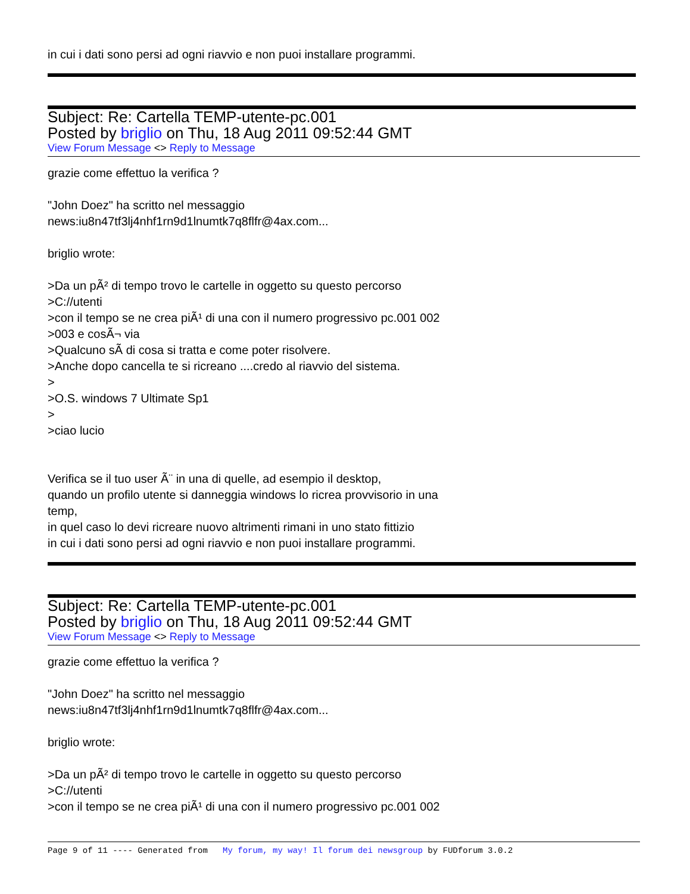in cui i dati sono persi ad ogni riavvio e non puoi installare programmi.
Subject: Re: Cartella TEMP-utente-pc.001
Posted by briglio on Thu, 18 Aug 2011 09:52:44 GMT
View Forum Message <> Reply to Message
grazie come effettuo la verifica ?
"John Doez" ha scritto nel messaggio
news:iu8n47tf3lj4nhf1rn9d1lnumtk7q8flfr@4ax.com...
briglio wrote:
>Da un pÃ² di tempo trovo le cartelle in oggetto su questo percorso
>C://utenti
>con il tempo se ne crea piÃ¹ di una con il numero progressivo pc.001 002
>003 e cosÃ¬ via
>Qualcuno sÃ di cosa si tratta e come poter risolvere.
>Anche dopo cancella te si ricreano ....credo al riavvio del sistema.
>
>O.S. windows 7 Ultimate Sp1
>
>ciao lucio
Verifica se il tuo user Ã¨ in una di quelle, ad esempio il desktop,
quando un profilo utente si danneggia windows lo ricrea provvisorio in una
temp,
in quel caso lo devi ricreare nuovo altrimenti rimani in uno stato fittizio
in cui i dati sono persi ad ogni riavvio e non puoi installare programmi.
Subject: Re: Cartella TEMP-utente-pc.001
Posted by briglio on Thu, 18 Aug 2011 09:52:44 GMT
View Forum Message <> Reply to Message
grazie come effettuo la verifica ?
"John Doez" ha scritto nel messaggio
news:iu8n47tf3lj4nhf1rn9d1lnumtk7q8flfr@4ax.com...
briglio wrote:
>Da un pÃ² di tempo trovo le cartelle in oggetto su questo percorso
>C://utenti
>con il tempo se ne crea piÃ¹ di una con il numero progressivo pc.001 002
Page 9 of 11 ---- Generated from My forum, my way! Il forum dei newsgroup by FUDforum 3.0.2